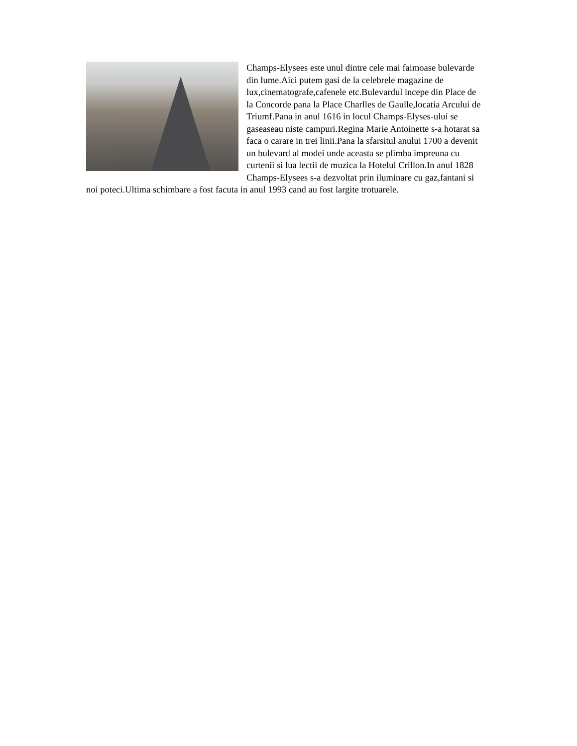Champs-Elysees este unul dintre cele mai faimoase bulevarde din lume.Aici putem gasi de la celebrele magazine de lux,cinematografe,cafenele etc.Bulevardul incepe din Place de la Concorde pana la Place Charlles de Gaulle,locatia Arcului de Triumf.Pana in anul 1616 in locul Champs-Elyses-ului se gaseaseau niste campuri.Regina Marie Antoinette s-a hotarat sa faca o carare in trei linii.Pana la sfarsitul anului 1700 a devenit un bulevard al modei unde aceasta se plimba impreuna cu curtenii si lua lectii de muzica la Hotelul Crillon.In anul 1828 Champs-Elysees s-a dezvoltat prin iluminare cu gaz,fantani si noi poteci.Ultima schimbare a fost facuta in anul 1993 cand au fost largite trotuarele.